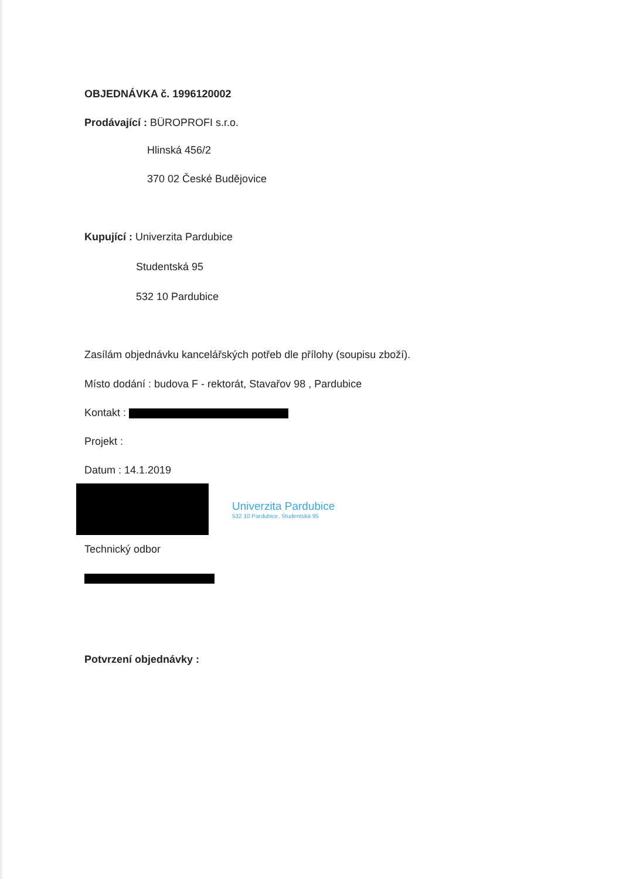OBJEDNÁVKA č. 1996120002
Prodávající : BÜROPROFI s.r.o.
Hlinská 456/2
370 02 České Budějovice
Kupující : Univerzita Pardubice
Studentská 95
532 10 Pardubice
Zasílám objednávku kancelářských potřeb dle přílohy (soupisu zboží).
Místo dodání : budova F - rektorát, Stavařov 98 , Pardubice
Kontakt :
Projekt :
Datum : 14.1.2019
Univerzita Pardubice
532 10 Pardubice, Studentská 95
Technický odbor
Potvrzení objednávky :